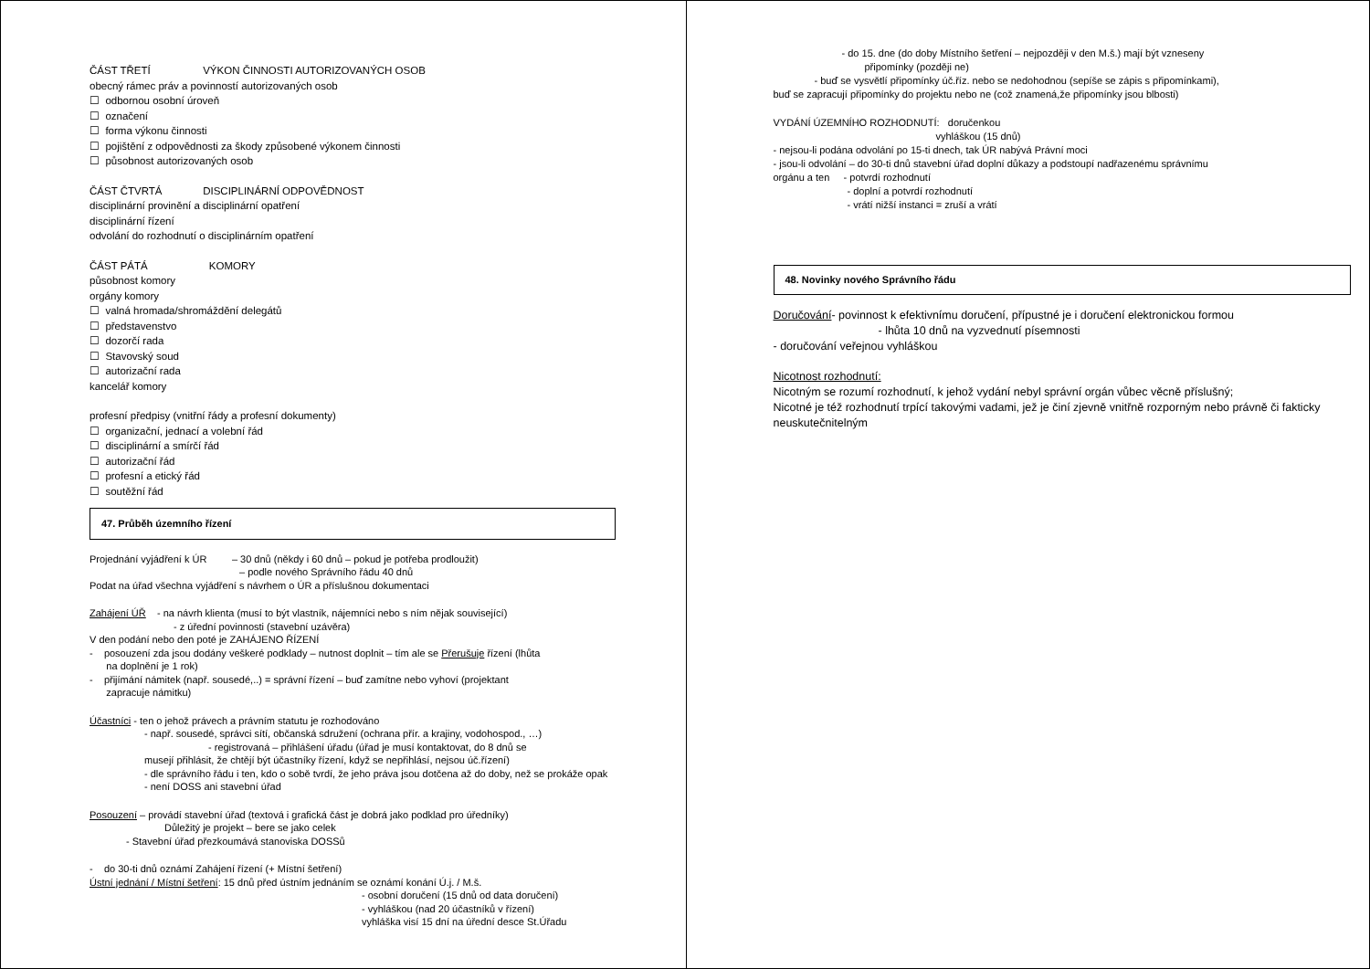ČÁST TŘETÍ VÝKON ČINNOSTI AUTORIZOVANÝCH OSOB
obecný rámec práv a povinností autorizovaných osob
☐ odbornou osobní úroveň
☐ označení
☐ forma výkonu činnosti
☐ pojištění z odpovědnosti za škody způsobené výkonem činnosti
☐ působnost autorizovaných osob
ČÁST ČTVRTÁ DISCIPLINÁRNÍ ODPOVĚDNOST
disciplinární provinění a disciplinární opatření
disciplinární řízení
odvolání do rozhodnutí o disciplinárním opatření
ČÁST PÁTÁ KOMORY
působnost komory
orgány komory
☐ valná hromada/shromáždění delegátů
☐ představenstvo
☐ dozorčí rada
☐ Stavovský soud
☐ autorizační rada
kancelář komory
profesní předpisy (vnitřní řády a profesní dokumenty)
☐ organizační, jednací a volební řád
☐ disciplinární a smírčí řád
☐ autorizační řád
☐ profesní a etický řád
☐ soutěžní řád
47. Průběh územního řízení
Projednání vyjádření k ÚR – 30 dnů (někdy i 60 dnů – pokud je potřeba prodloužit)
– podle nového Správního řádu 40 dnů
Podat na úřad všechna vyjádření s návrhem o ÚR a příslušnou dokumentaci
Zahájení ÚŘ - na návrh klienta (musí to být vlastník, nájemníci nebo s ním nějak související)
- z úřední povinnosti (stavební uzávěra)
V den podání nebo den poté je ZAHÁJENO ŘÍZENÍ
- posouzení zda jsou dodány veškeré podklady – nutnost doplnit – tím ale se Přerušuje řízení (lhůta
na doplnění je 1 rok)
- přijímání námitek (např. sousedé,..) = správní řízení – buď zamítne nebo vyhoví (projektant
zapracuje námitku)
Účastníci - ten o jehož právech a právním statutu je rozhodováno
- např. sousedé, správci sítí, občanská sdružení (ochrana přír. a krajiny, vodohospod., …)
- registrovaná – přihlášení úřadu (úřad je musí kontaktovat, do 8 dnů se
musejí přihlásit, že chtějí být účastníky řízení, když se nepřihlásí, nejsou úč.řízení)
- dle správního řádu i ten, kdo o sobě tvrdí, že jeho práva jsou dotčena až do doby, než se prokáže opak
- není DOSS ani stavební úřad
Posouzení – provádí stavební úřad (textová i grafická část je dobrá jako podklad pro úředníky)
Důležitý je projekt – bere se jako celek
- Stavební úřad přezkoumává stanoviska DOSSů
- do 30-ti dnů oznámí Zahájení řízení (+ Místní šetření)
Ústní jednání / Místní šetření: 15 dnů před ústním jednáním se oznámí konání Ú.j. / M.š.
- osobní doručení (15 dnů od data doručení)
- vyhláškou (nad 20 účastníků v řízení)
vyhláška visí 15 dní na úřední desce St.Úřadu
- do 15. dne (do doby Místního šetření – nejpozději v den M.š.) mají být vzneseny
připomínky (později ne)
- buď se vysvětlí připomínky úč.říz. nebo se nedohodnou (sepíše se zápis s připomínkami),
buď se zapracují připomínky do projektu nebo ne (což znamená,že připomínky jsou blbosti)
VYDÁNÍ ÚZEMNÍHO ROZHODNUTÍ: doručenkou
vyhláškou (15 dnů)
- nejsou-li podána odvolání po 15-ti dnech, tak ÚR nabývá Právní moci
- jsou-li odvolání – do 30-ti dnů stavební úřad doplní důkazy a podstoupí nadřazenému správnímu
orgánu a ten - potvrdí rozhodnutí
- doplní a potvrdí rozhodnutí
- vrátí nižší instanci = zruší a vrátí
48. Novinky nového Správního řádu
Doručování- povinnost k efektivnímu doručení, přípustné je i doručení elektronickou formou
- lhůta 10 dnů na vyzvednutí písemnosti
- doručování veřejnou vyhláškou
Nicotnost rozhodnutí:
Nicotným se rozumí rozhodnutí, k jehož vydání nebyl správní orgán vůbec věcně příslušný;
Nicotné je též rozhodnutí trpící takovými vadami, jež je činí zjevně vnitřně rozporným nebo právně či fakticky neuskutečnitelným